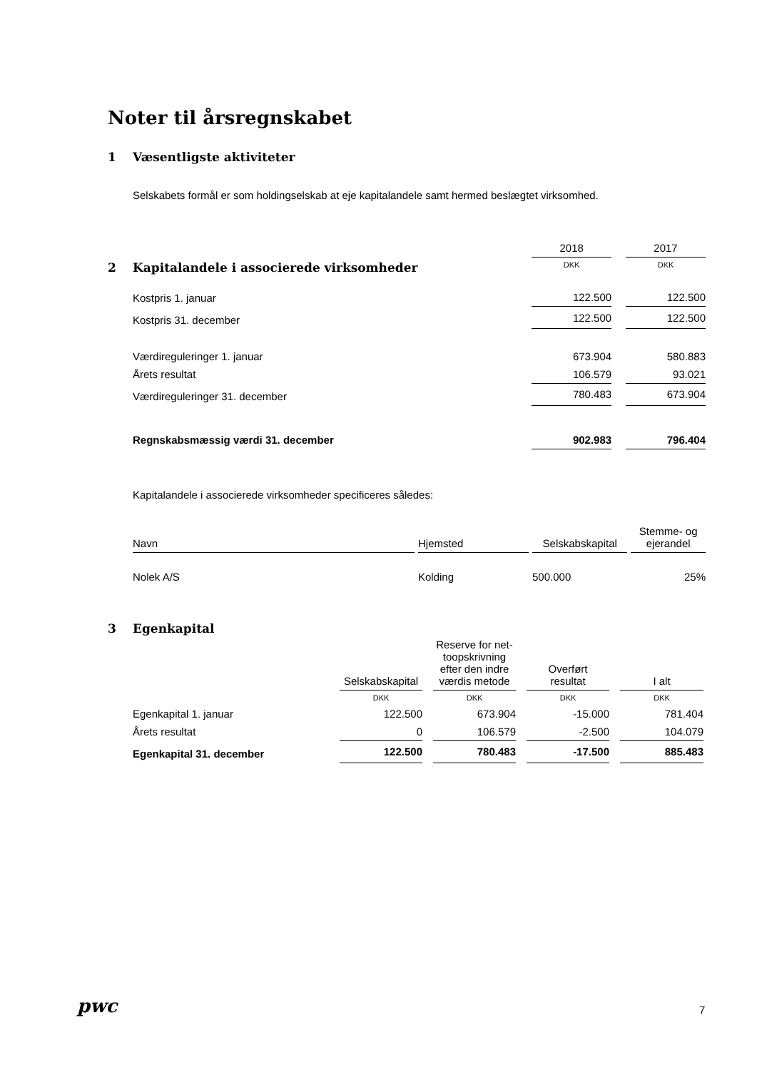Noter til årsregnskabet
1 Væsentligste aktiviteter
Selskabets formål er som holdingselskab at eje kapitalandele samt hermed beslægtet virksomhed.
| | 2018 | | 2017 |
| 2 Kapitalandele i associerede virksomheder | DKK | | DKK |
| Kostpris 1. januar | 122.500 | | 122.500 |
| Kostpris 31. december | 122.500 | | 122.500 |
| Værdireguleringer 1. januar | 673.904 | | 580.883 |
| Årets resultat | 106.579 | | 93.021 |
| Værdireguleringer 31. december | 780.483 | | 673.904 |
| Regnskabsmæssig værdi 31. december | 902.983 | | 796.404 |
Kapitalandele i associerede virksomheder specificeres således:
| Navn | | Hjemsted | | Selskabskapital | | Stemme- og ejerandel |
| Nolek A/S | | Kolding | | 500.000 | | 25% |
3 Egenkapital
| | Selskabskapital | | Reserve for net- toopskrivning efter den indre værdis metode | | Overført resultat | | I alt |
| | DKK | | DKK | | DKK | | DKK |
| Egenkapital 1. januar | 122.500 | | 673.904 | | -15.000 | | 781.404 |
| Årets resultat | 0 | | 106.579 | | -2.500 | | 104.079 |
| Egenkapital 31. december | 122.500 | | 780.483 | | -17.500 | | 885.483 |
pwc 7